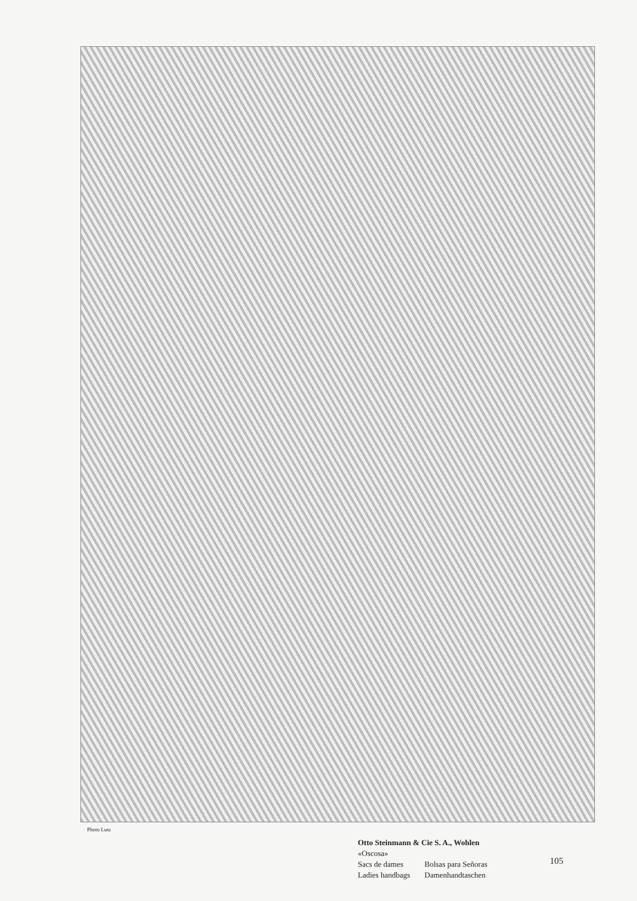Photo Lutz
Otto Steinmann & Cie S. A., Wohlen
«Oscosa»
| Sacs de dames | Bolsas para Señoras |
| Ladies handbags | Damenhandtaschen |
105